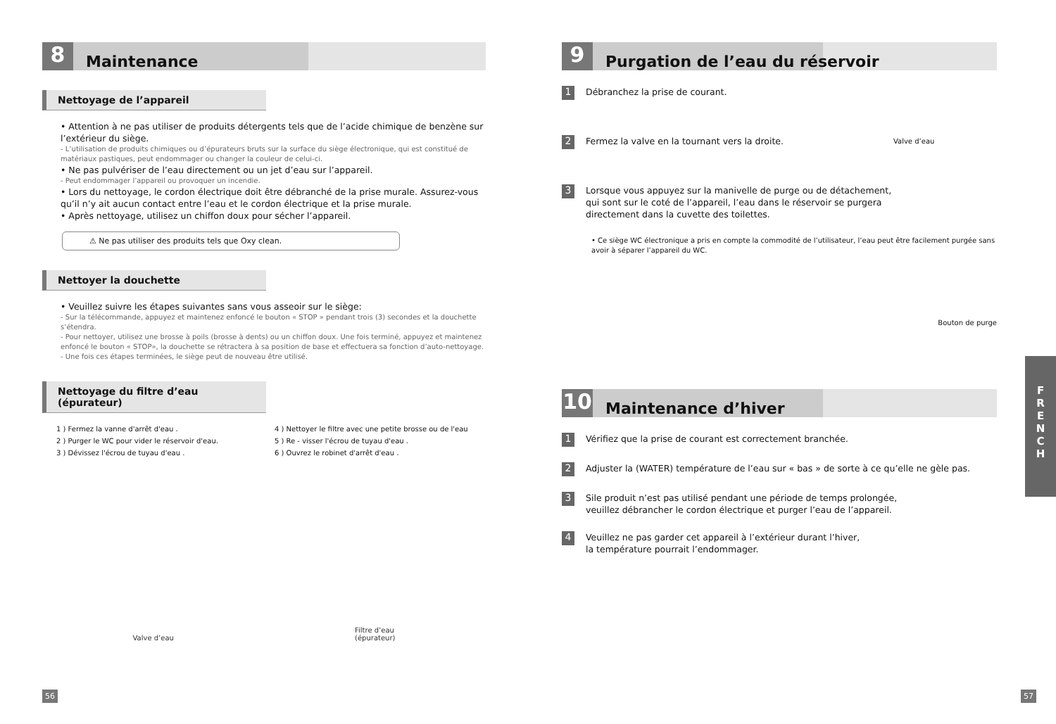8 Maintenance
Nettoyage de l’appareil
• Attention à ne pas utiliser de produits détergents tels que de l’acide chimique de benzène sur l’extérieur du siège.
- L’utilisation de produits chimiques ou d’épurateurs bruts sur la surface du siège électronique, qui est constitué de matériaux pastiques, peut endommager ou changer la couleur de celui-ci.
• Ne pas pulvériser de l’eau directement ou un jet d’eau sur l’appareil.
- Peut endommager l’appareil ou provoquer un incendie.
• Lors du nettoyage, le cordon électrique doit être débranché de la prise murale. Assurez-vous qu’il n’y ait aucun contact entre l’eau et le cordon électrique et la prise murale.
• Après nettoyage, utilisez un chiffon doux pour sécher l’appareil.
⚠ Ne pas utiliser des produits tels que Oxy clean.
Nettoyer la douchette
• Veuillez suivre les étapes suivantes sans vous asseoir sur le siège:
- Sur la télécommande, appuyez et maintenez enfoncé le bouton « STOP » pendant trois (3) secondes et la douchette s’étendra.
- Pour nettoyer, utilisez une brosse à poils (brosse à dents) ou un chiffon doux. Une fois terminé, appuyez et maintenez enfoncé le bouton « STOP», la douchette se rétractera à sa position de base et effectuera sa fonction d’auto-nettoyage.
- Une fois ces étapes terminées, le siège peut de nouveau être utilisé.
Nettoyage du filtre d’eau (épurateur)
1 ) Fermez la vanne d'arrêt d'eau .
2 ) Purger le WC pour vider le réservoir d'eau.
3 ) Dévissez l'écrou de tuyau d'eau .
4 ) Nettoyer le filtre avec une petite brosse ou de l'eau
5 ) Re - visser l'écrou de tuyau d'eau .
6 ) Ouvrez le robinet d'arrêt d'eau .
Valve d’eau Filtre d’eau
(épurateur)
9 Purgation de l’eau du réservoir
1 Débranchez la prise de courant.
2 Fermez la valve en la tournant vers la droite. Valve d’eau
3 Lorsque vous appuyez sur la manivelle de purge ou de détachement,
qui sont sur le coté de l’appareil, l’eau dans le réservoir se purgera
directement dans la cuvette des toilettes.
• Ce siège WC électronique a pris en compte la commodité de l’utilisateur, l’eau peut être facilement purgée sans avoir à séparer l’appareil du WC.
Bouton de purge
10 Maintenance d’hiver
1 Vérifiez que la prise de courant est correctement branchée.
2 Adjuster la (WATER) température de l’eau sur « bas » de sorte à ce qu’elle ne gèle pas.
3 Sile produit n’est pas utilisé pendant une période de temps prolongée,
veuillez débrancher le cordon électrique et purger l’eau de l’appareil.
4 Veuillez ne pas garder cet appareil à l’extérieur durant l’hiver,
la température pourrait l’endommager.
F
R
E
N
C
H
56 57